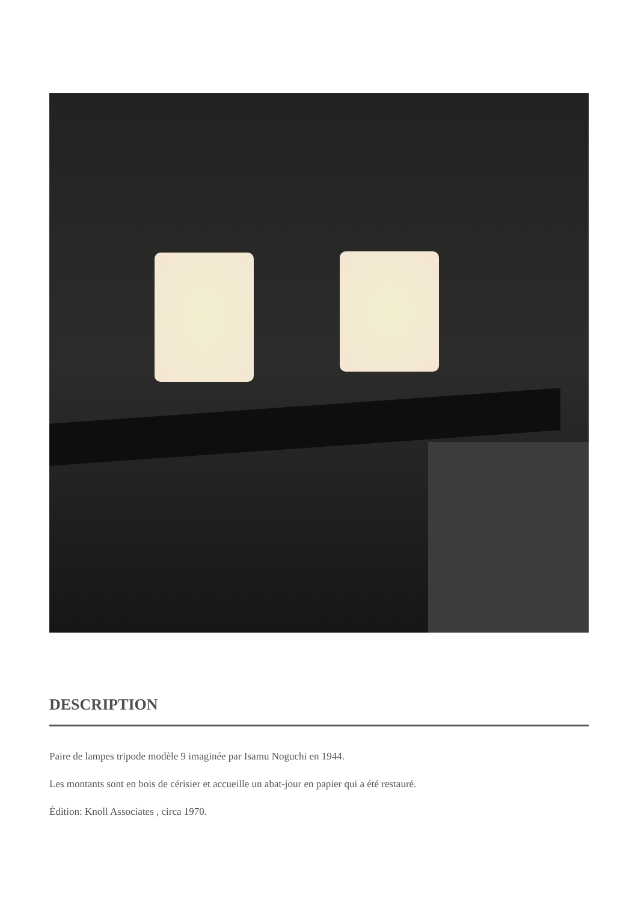DESCRIPTION
Paire de lampes tripode modèle 9 imaginée par Isamu Noguchi en 1944.
Les montants sont en bois de cérisier et accueille un abat-jour en papier qui a été restauré.
Édition: Knoll Associates , circa 1970.